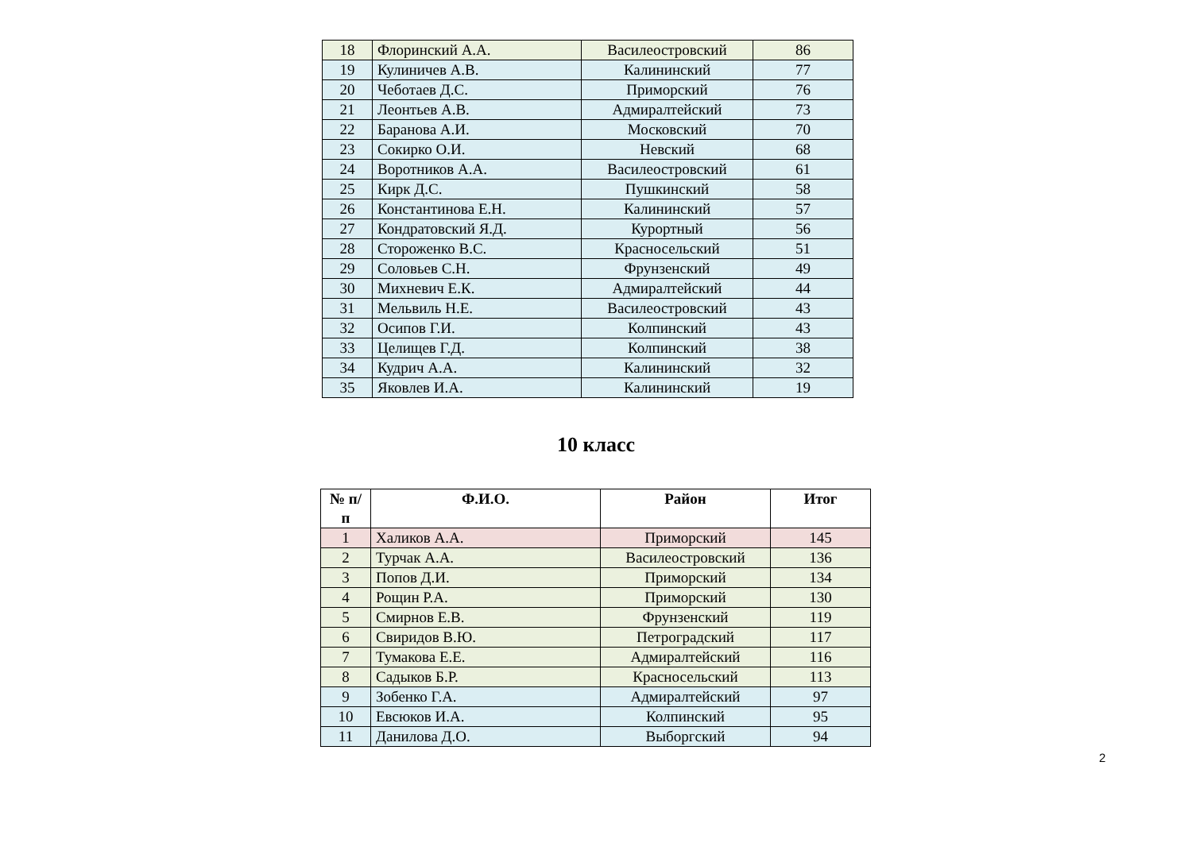| 18 | Флоринский А.А. | Василеостровский | 86 |
| 19 | Кулиничев А.В. | Калининский | 77 |
| 20 | Чеботаев Д.С. | Приморский | 76 |
| 21 | Леонтьев А.В. | Адмиралтейский | 73 |
| 22 | Баранова А.И. | Московский | 70 |
| 23 | Сокирко О.И. | Невский | 68 |
| 24 | Воротников А.А. | Василеостровский | 61 |
| 25 | Кирк Д.С. | Пушкинский | 58 |
| 26 | Константинова Е.Н. | Калининский | 57 |
| 27 | Кондратовский Я.Д. | Курортный | 56 |
| 28 | Стороженко В.С. | Красносельский | 51 |
| 29 | Соловьев С.Н. | Фрунзенский | 49 |
| 30 | Михневич Е.К. | Адмиралтейский | 44 |
| 31 | Мельвиль Н.Е. | Василеостровский | 43 |
| 32 | Осипов Г.И. | Колпинский | 43 |
| 33 | Целищев Г.Д. | Колпинский | 38 |
| 34 | Кудрич А.А. | Калининский | 32 |
| 35 | Яковлев И.А. | Калининский | 19 |
10 класс
| № п/п | Ф.И.О. | Район | Итог |
| --- | --- | --- | --- |
| 1 | Халиков А.А. | Приморский | 145 |
| 2 | Турчак А.А. | Василеостровский | 136 |
| 3 | Попов Д.И. | Приморский | 134 |
| 4 | Рощин Р.А. | Приморский | 130 |
| 5 | Смирнов Е.В. | Фрунзенский | 119 |
| 6 | Свиридов В.Ю. | Петроградский | 117 |
| 7 | Тумакова Е.Е. | Адмиралтейский | 116 |
| 8 | Садыков Б.Р. | Красносельский | 113 |
| 9 | Зобенко Г.А. | Адмиралтейский | 97 |
| 10 | Евсюков И.А. | Колпинский | 95 |
| 11 | Данилова Д.О. | Выборгский | 94 |
2